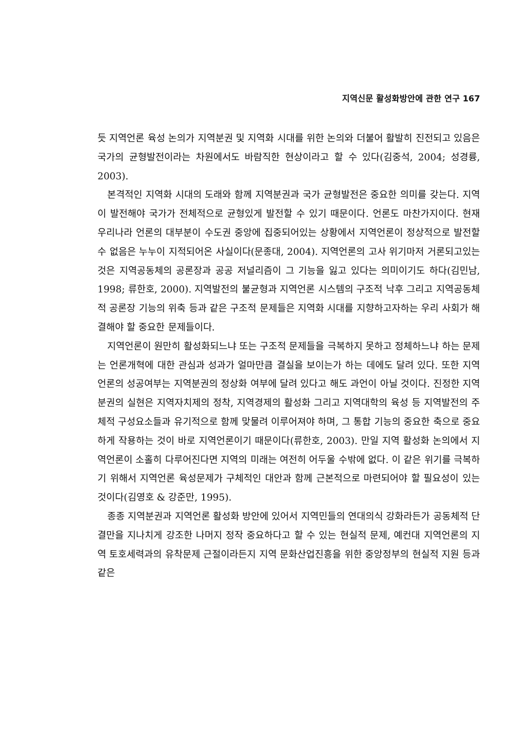지역신문 활성화방안에 관한 연구 167
듯 지역언론 육성 논의가 지역분권 및 지역화 시대를 위한 논의와 더불어 활발히 진전되고 있음은 국가의 균형발전이라는 차원에서도 바람직한 현상이라고 할 수 있다(김중석, 2004; 성경륭, 2003).
본격적인 지역화 시대의 도래와 함께 지역분권과 국가 균형발전은 중요한 의미를 갖는다. 지역이 발전해야 국가가 전체적으로 균형있게 발전할 수 있기 때문이다. 언론도 마찬가지이다. 현재 우리나라 언론의 대부분이 수도권 중앙에 집중되어있는 상황에서 지역언론이 정상적으로 발전할 수 없음은 누누이 지적되어온 사실이다(문종대, 2004). 지역언론의 고사 위기마저 거론되고있는 것은 지역공동체의 공론장과 공공 저널리즘이 그 기능을 잃고 있다는 의미이기도 하다(김민남, 1998; 류한호, 2000). 지역발전의 불균형과 지역언론 시스템의 구조적 낙후 그리고 지역공동체적 공론장 기능의 위축 등과 같은 구조적 문제들은 지역화 시대를 지향하고자하는 우리 사회가 해결해야 할 중요한 문제들이다.
지역언론이 원만히 활성화되느냐 또는 구조적 문제들을 극복하지 못하고 정체하느냐 하는 문제는 언론개혁에 대한 관심과 성과가 얼마만큼 결실을 보이는가 하는 데에도 달려 있다. 또한 지역언론의 성공여부는 지역분권의 정상화 여부에 달려 있다고 해도 과언이 아닐 것이다. 진정한 지역분권의 실현은 지역자치제의 정착, 지역경제의 활성화 그리고 지역대학의 육성 등 지역발전의 주체적 구성요소들과 유기적으로 함께 맞물려 이루어져야 하며, 그 통합 기능의 중요한 축으로 중요하게 작용하는 것이 바로 지역언론이기 때문이다(류한호, 2003). 만일 지역 활성화 논의에서 지역언론이 소홀히 다루어진다면 지역의 미래는 여전히 어두울 수밖에 없다. 이 같은 위기를 극복하기 위해서 지역언론 육성문제가 구체적인 대안과 함께 근본적으로 마련되어야 할 필요성이 있는 것이다(김영호 & 강준만, 1995).
종종 지역분권과 지역언론 활성화 방안에 있어서 지역민들의 연대의식 강화라든가 공동체적 단결만을 지나치게 강조한 나머지 정작 중요하다고 할 수 있는 현실적 문제, 예컨대 지역언론의 지역 토호세력과의 유착문제 근절이라든지 지역 문화산업진흥을 위한 중앙정부의 현실적 지원 등과 같은